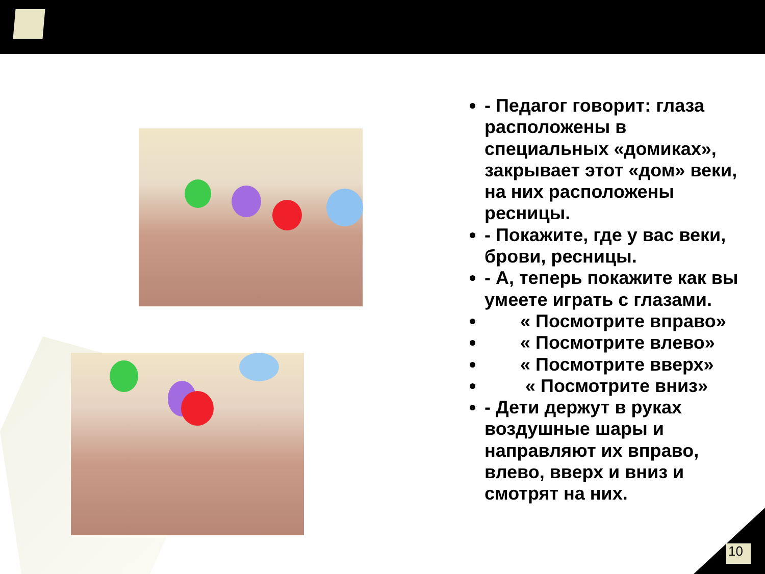- Педагог говорит: глаза расположены в специальных «домиках», закрывает этот «дом» веки, на них расположены ресницы.
- Покажите, где у вас веки, брови, ресницы.
- А, теперь покажите как вы умеете играть с глазами.
« Посмотрите вправо»
« Посмотрите влево»
« Посмотрите вверх»
« Посмотрите вниз»
- Дети держут в руках воздушные шары и направляют их вправо, влево, вверх и вниз и смотрят на них.
10